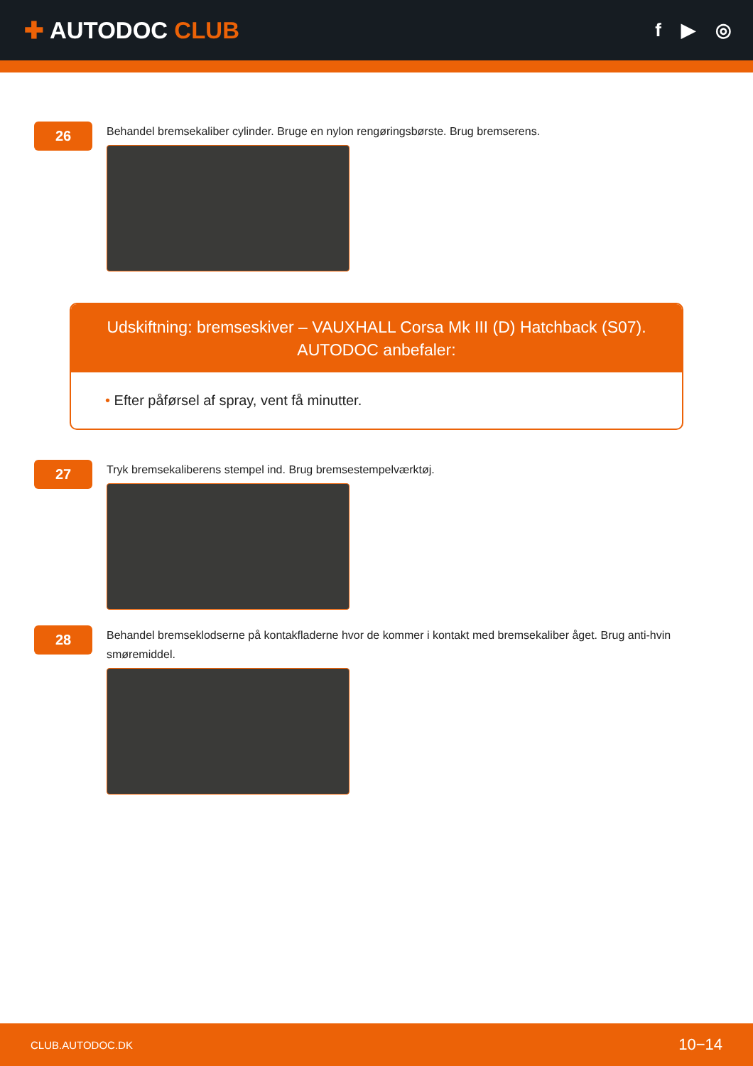✚ AUTODOC CLUB
f ▶ ◎
26
Behandel bremsekaliber cylinder. Bruge en nylon rengøringsbørste. Brug bremserens.
Udskiftning: bremseskiver – VAUXHALL Corsa Mk III (D) Hatchback (S07).
AUTODOC anbefaler:
• Efter påførsel af spray, vent få minutter.
27
Tryk bremsekaliberens stempel ind. Brug bremsestempelværktøj.
28
Behandel bremseklodserne på kontakfladerne hvor de kommer i kontakt med bremsekaliber åget. Brug anti-hvin smøremiddel.
CLUB.AUTODOC.DK 10−14